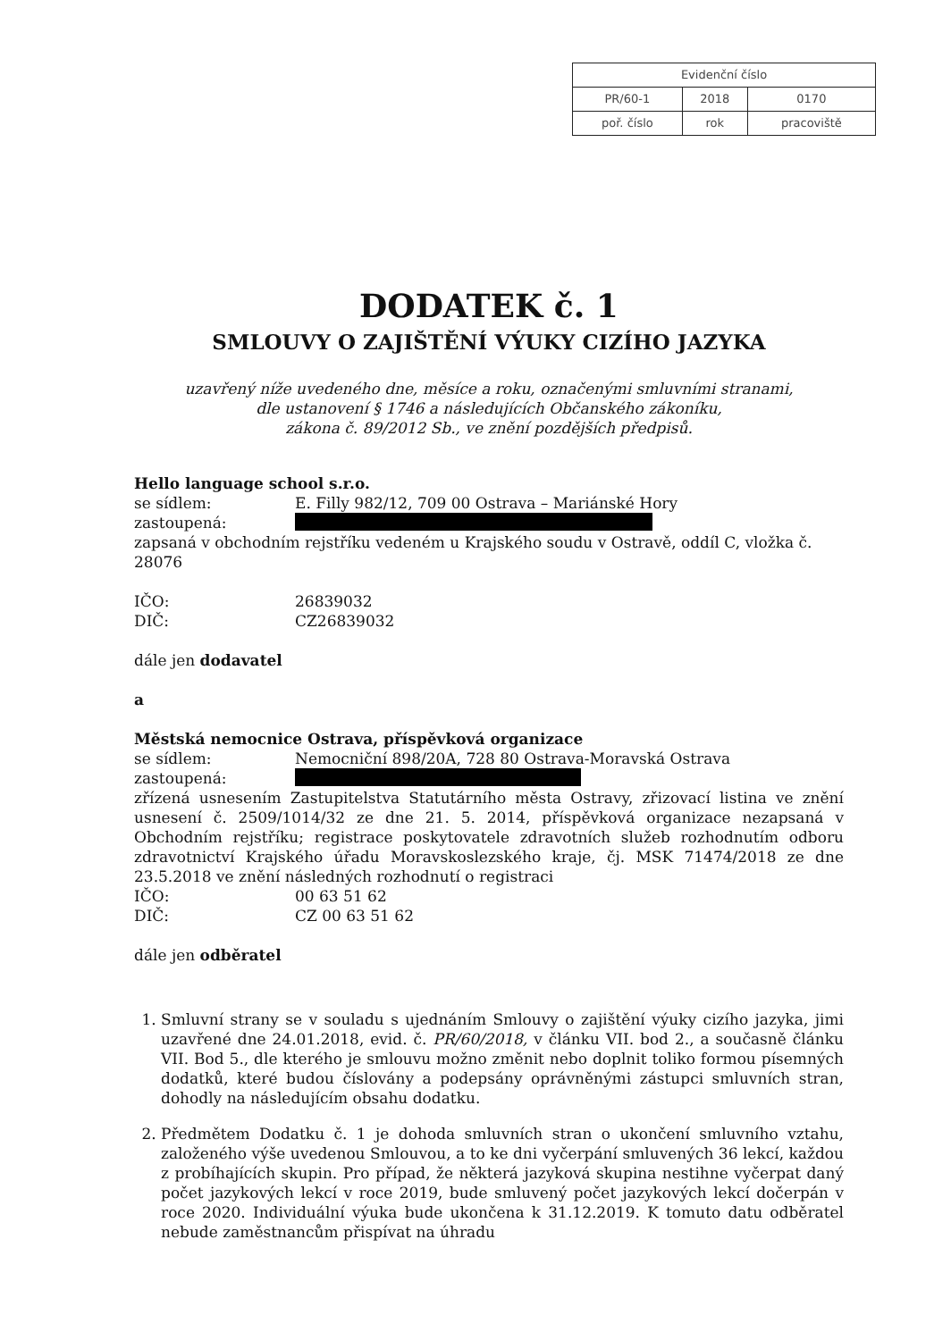| Evidenční číslo | | |
| PR/60-1 | 2018 | 0170 |
| poř. číslo | rok | pracoviště |
DODATEK č. 1
SMLOUVY O ZAJIŠTĚNÍ VÝUKY CIZÍHO JAZYKA
uzavřený níže uvedeného dne, měsíce a roku, označenými smluvními stranami,
dle ustanovení § 1746 a následujících Občanského zákoníku,
zákona č. 89/2012 Sb., ve znění pozdějších předpisů.
Hello language school s.r.o.
se sídlem: E. Filly 982/12, 709 00 Ostrava – Mariánské Hory
zastoupená:
zapsaná v obchodním rejstříku vedeném u Krajského soudu v Ostravě, oddíl C, vložka č. 28076
IČO: 26839032
DIČ: CZ26839032
dále jen dodavatel
a
Městská nemocnice Ostrava, příspěvková organizace
se sídlem: Nemocniční 898/20A, 728 80 Ostrava-Moravská Ostrava
zastoupená:
zřízená usnesením Zastupitelstva Statutárního města Ostravy, zřizovací listina ve znění usnesení č. 2509/1014/32 ze dne 21. 5. 2014, příspěvková organizace nezapsaná v Obchodním rejstříku; registrace poskytovatele zdravotních služeb rozhodnutím odboru zdravotnictví Krajského úřadu Moravskoslezského kraje, čj. MSK 71474/2018 ze dne 23.5.2018 ve znění následných rozhodnutí o registraci
IČO: 00 63 51 62
DIČ: CZ 00 63 51 62
dále jen odběratel
1. Smluvní strany se v souladu s ujednáním Smlouvy o zajištění výuky cizího jazyka, jimi uzavřené dne 24.01.2018, evid. č. PR/60/2018, v článku VII. bod 2., a současně článku VII. Bod 5., dle kterého je smlouvu možno změnit nebo doplnit toliko formou písemných dodatků, které budou číslovány a podepsány oprávněnými zástupci smluvních stran, dohodly na následujícím obsahu dodatku.
2. Předmětem Dodatku č. 1 je dohoda smluvních stran o ukončení smluvního vztahu, založeného výše uvedenou Smlouvou, a to ke dni vyčerpání smluvených 36 lekcí, každou z probíhajících skupin. Pro případ, že některá jazyková skupina nestihne vyčerpat daný počet jazykových lekcí v roce 2019, bude smluvený počet jazykových lekcí dočerpán v roce 2020. Individuální výuka bude ukončena k 31.12.2019. K tomuto datu odběratel nebude zaměstnancům přispívat na úhradu